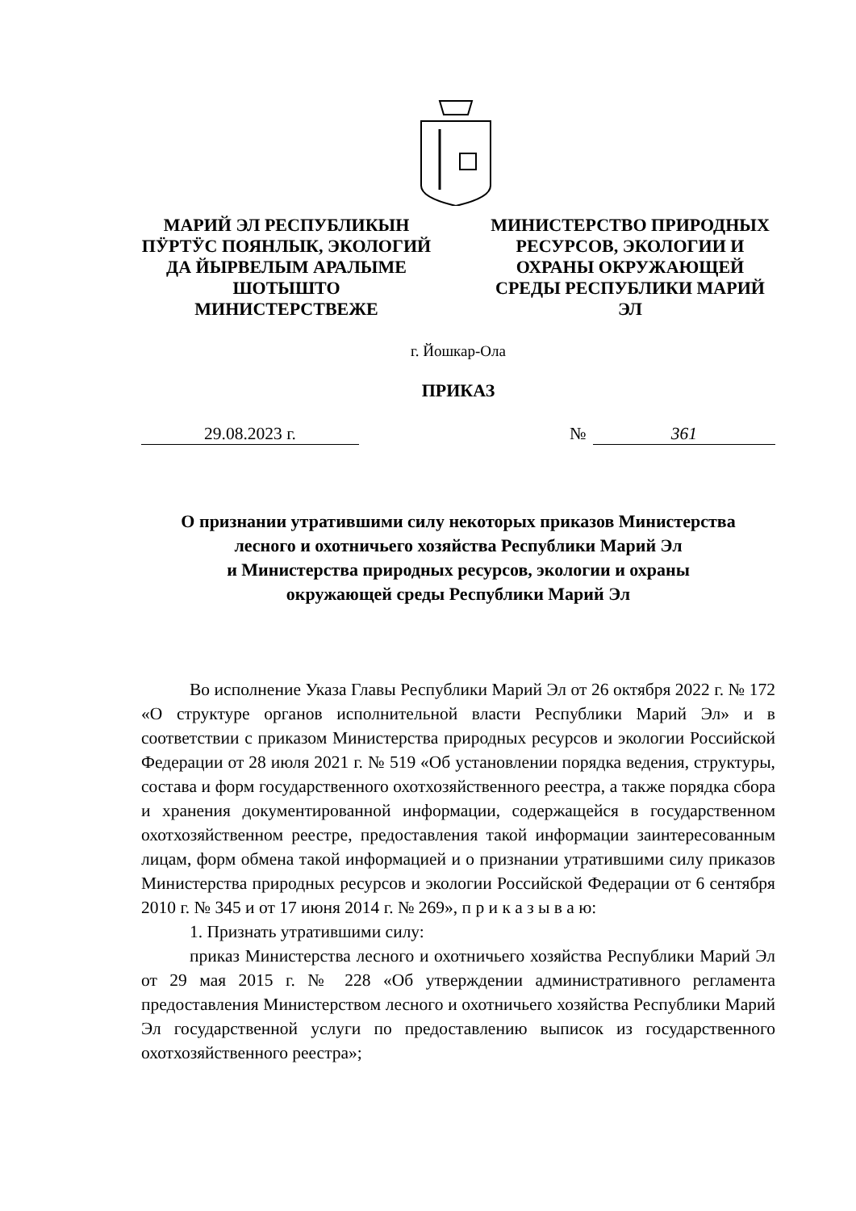МАРИЙ ЭЛ РЕСПУБЛИКЫН ПӰРТӰС ПОЯНЛЫК, ЭКОЛОГИЙ ДА ЙЫРВЕЛЫМ АРАЛЫМЕ ШОТЫШТО МИНИСТЕРСТВЕЖЕ
МИНИСТЕРСТВО ПРИРОДНЫХ РЕСУРСОВ, ЭКОЛОГИИ И ОХРАНЫ ОКРУЖАЮЩЕЙ СРЕДЫ РЕСПУБЛИКИ МАРИЙ ЭЛ
г. Йошкар-Ола
ПРИКАЗ
29.08.2023 г. № 361
О признании утратившими силу некоторых приказов Министерства
лесного и охотничьего хозяйства Республики Марий Эл
и Министерства природных ресурсов, экологии и охраны
окружающей среды Республики Марий Эл
Во исполнение Указа Главы Республики Марий Эл от 26 октября 2022 г. № 172 «О структуре органов исполнительной власти Республики Марий Эл» и в соответствии с приказом Министерства природных ресурсов и экологии Российской Федерации от 28 июля 2021 г. № 519 «Об установлении порядка ведения, структуры, состава и форм государственного охотхозяйственного реестра, а также порядка сбора и хранения документированной информации, содержащейся в государственном охотхозяйственном реестре, предоставления такой информации заинтересованным лицам, форм обмена такой информацией и о признании утратившими силу приказов Министерства природных ресурсов и экологии Российской Федерации от 6 сентября 2010 г. № 345 и от 17 июня 2014 г. № 269», п р и к а з ы в а ю:
1. Признать утратившими силу:
приказ Министерства лесного и охотничьего хозяйства Республики Марий Эл от 29 мая 2015 г. № 228 «Об утверждении административного регламента предоставления Министерством лесного и охотничьего хозяйства Республики Марий Эл государственной услуги по предоставлению выписок из государственного охотхозяйственного реестра»;